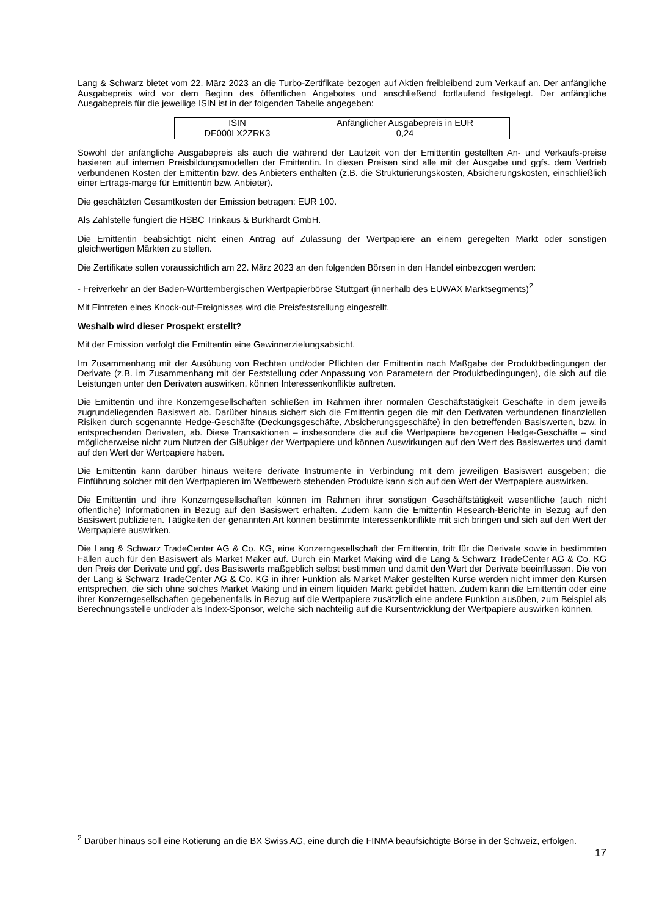Lang & Schwarz bietet vom 22. März 2023 an die Turbo-Zertifikate bezogen auf Aktien freibleibend zum Verkauf an. Der anfängliche Ausgabepreis wird vor dem Beginn des öffentlichen Angebotes und anschließend fortlaufend festgelegt. Der anfängliche Ausgabepreis für die jeweilige ISIN ist in der folgenden Tabelle angegeben:
| ISIN | Anfänglicher Ausgabepreis in EUR |
| DE000LX2ZRK3 | 0,24 |
Sowohl der anfängliche Ausgabepreis als auch die während der Laufzeit von der Emittentin gestellten An- und Verkaufs-preise basieren auf internen Preisbildungsmodellen der Emittentin. In diesen Preisen sind alle mit der Ausgabe und ggfs. dem Vertrieb verbundenen Kosten der Emittentin bzw. des Anbieters enthalten (z.B. die Strukturierungskosten, Absicherungskosten, einschließlich einer Ertrags-marge für Emittentin bzw. Anbieter).
Die geschätzten Gesamtkosten der Emission betragen: EUR 100.
Als Zahlstelle fungiert die HSBC Trinkaus & Burkhardt GmbH.
Die Emittentin beabsichtigt nicht einen Antrag auf Zulassung der Wertpapiere an einem geregelten Markt oder sonstigen gleichwertigen Märkten zu stellen.
Die Zertifikate sollen voraussichtlich am 22. März 2023 an den folgenden Börsen in den Handel einbezogen werden:
- Freiverkehr an der Baden-Württembergischen Wertpapierbörse Stuttgart (innerhalb des EUWAX Marktsegments)<sup>2</sup>
Mit Eintreten eines Knock-out-Ereignisses wird die Preisfeststellung eingestellt.
Weshalb wird dieser Prospekt erstellt?
Mit der Emission verfolgt die Emittentin eine Gewinnerzielungsabsicht.
Im Zusammenhang mit der Ausübung von Rechten und/oder Pflichten der Emittentin nach Maßgabe der Produktbedingungen der Derivate (z.B. im Zusammenhang mit der Feststellung oder Anpassung von Parametern der Produktbedingungen), die sich auf die Leistungen unter den Derivaten auswirken, können Interessenkonflikte auftreten.
Die Emittentin und ihre Konzerngesellschaften schließen im Rahmen ihrer normalen Geschäftstätigkeit Geschäfte in dem jeweils zugrundeliegenden Basiswert ab. Darüber hinaus sichert sich die Emittentin gegen die mit den Derivaten verbundenen finanziellen Risiken durch sogenannte Hedge-Geschäfte (Deckungsgeschäfte, Absicherungsgeschäfte) in den betreffenden Basiswerten, bzw. in entsprechenden Derivaten, ab. Diese Transaktionen – insbesondere die auf die Wertpapiere bezogenen Hedge-Geschäfte – sind möglicherweise nicht zum Nutzen der Gläubiger der Wertpapiere und können Auswirkungen auf den Wert des Basiswertes und damit auf den Wert der Wertpapiere haben.
Die Emittentin kann darüber hinaus weitere derivate Instrumente in Verbindung mit dem jeweiligen Basiswert ausgeben; die Einführung solcher mit den Wertpapieren im Wettbewerb stehenden Produkte kann sich auf den Wert der Wertpapiere auswirken.
Die Emittentin und ihre Konzerngesellschaften können im Rahmen ihrer sonstigen Geschäftstätigkeit wesentliche (auch nicht öffentliche) Informationen in Bezug auf den Basiswert erhalten. Zudem kann die Emittentin Research-Berichte in Bezug auf den Basiswert publizieren. Tätigkeiten der genannten Art können bestimmte Interessenkonflikte mit sich bringen und sich auf den Wert der Wertpapiere auswirken.
Die Lang & Schwarz TradeCenter AG & Co. KG, eine Konzerngesellschaft der Emittentin, tritt für die Derivate sowie in bestimmten Fällen auch für den Basiswert als Market Maker auf. Durch ein Market Making wird die Lang & Schwarz TradeCenter AG & Co. KG den Preis der Derivate und ggf. des Basiswerts maßgeblich selbst bestimmen und damit den Wert der Derivate beeinflussen. Die von der Lang & Schwarz TradeCenter AG & Co. KG in ihrer Funktion als Market Maker gestellten Kurse werden nicht immer den Kursen entsprechen, die sich ohne solches Market Making und in einem liquiden Markt gebildet hätten. Zudem kann die Emittentin oder eine ihrer Konzerngesellschaften gegebenenfalls in Bezug auf die Wertpapiere zusätzlich eine andere Funktion ausüben, zum Beispiel als Berechnungsstelle und/oder als Index-Sponsor, welche sich nachteilig auf die Kursentwicklung der Wertpapiere auswirken können.
<sup>2</sup> Darüber hinaus soll eine Kotierung an die BX Swiss AG, eine durch die FINMA beaufsichtigte Börse in der Schweiz, erfolgen.
17